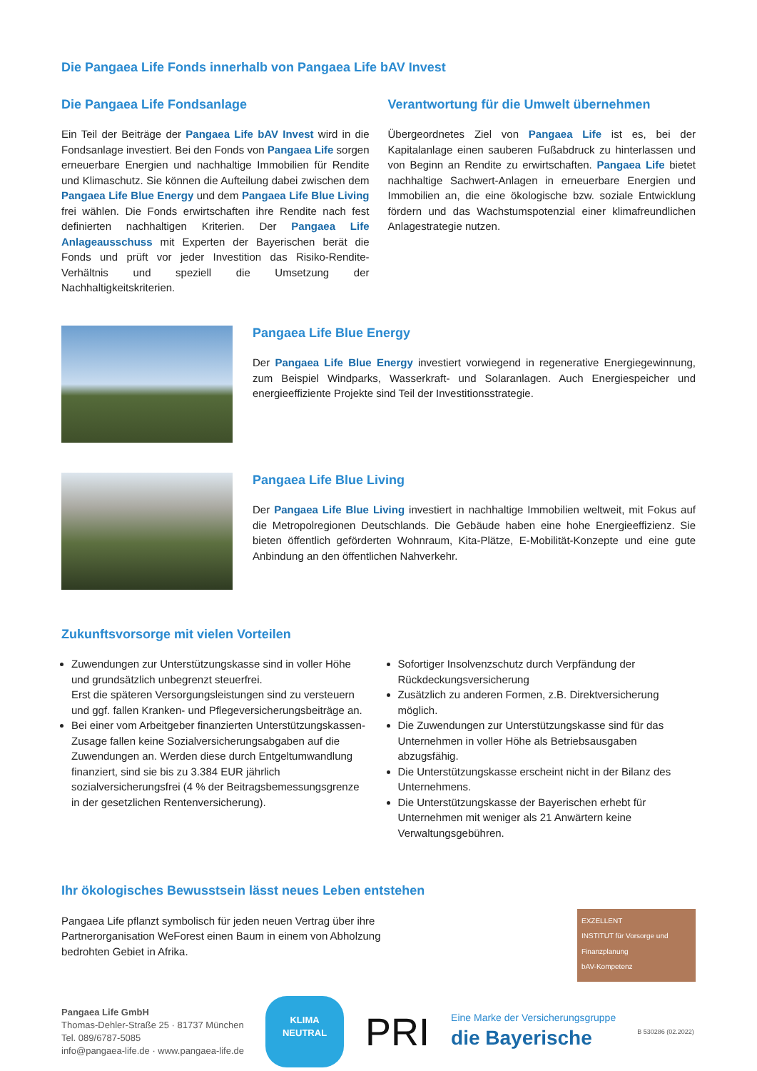Die Pangaea Life Fonds innerhalb von Pangaea Life bAV Invest
Die Pangaea Life Fondsanlage
Ein Teil der Beiträge der Pangaea Life bAV Invest wird in die Fondsanlage investiert. Bei den Fonds von Pangaea Life sorgen erneuerbare Energien und nachhaltige Immobilien für Rendite und Klimaschutz. Sie können die Aufteilung dabei zwischen dem Pangaea Life Blue Energy und dem Pangaea Life Blue Living frei wählen. Die Fonds erwirtschaften ihre Rendite nach fest definierten nachhaltigen Kriterien. Der Pangaea Life Anlageausschuss mit Experten der Bayerischen berät die Fonds und prüft vor jeder Investition das Risiko-Rendite-Verhältnis und speziell die Umsetzung der Nachhaltigkeitskriterien.
Verantwortung für die Umwelt übernehmen
Übergeordnetes Ziel von Pangaea Life ist es, bei der Kapitalanlage einen sauberen Fußabdruck zu hinterlassen und von Beginn an Rendite zu erwirtschaften. Pangaea Life bietet nachhaltige Sachwert-Anlagen in erneuerbare Energien und Immobilien an, die eine ökologische bzw. soziale Entwicklung fördern und das Wachstumspotenzial einer klimafreundlichen Anlagestrategie nutzen.
Pangaea Life Blue Energy
Der Pangaea Life Blue Energy investiert vorwiegend in regenerative Energiegewinnung, zum Beispiel Windparks, Wasserkraft- und Solaranlagen. Auch Energiespeicher und energieeffiziente Projekte sind Teil der Investitionsstrategie.
Pangaea Life Blue Living
Der Pangaea Life Blue Living investiert in nachhaltige Immobilien weltweit, mit Fokus auf die Metropolregionen Deutschlands. Die Gebäude haben eine hohe Energieeffizienz. Sie bieten öffentlich geförderten Wohnraum, Kita-Plätze, E-Mobilität-Konzepte und eine gute Anbindung an den öffentlichen Nahverkehr.
Zukunftsvorsorge mit vielen Vorteilen
Zuwendungen zur Unterstützungskasse sind in voller Höhe und grundsätzlich unbegrenzt steuerfrei.
Erst die späteren Versorgungsleistungen sind zu versteuern und ggf. fallen Kranken- und Pflegeversicherungsbeiträge an.
Bei einer vom Arbeitgeber finanzierten Unterstützungskassen-Zusage fallen keine Sozialversicherungsabgaben auf die Zuwendungen an. Werden diese durch Entgeltumwandlung finanziert, sind sie bis zu 3.384 EUR jährlich sozialversicherungsfrei (4 % der Beitragsbemessungsgrenze in der gesetzlichen Rentenversicherung).
Sofortiger Insolvenzschutz durch Verpfändung der Rückdeckungsversicherung
Zusätzlich zu anderen Formen, z.B. Direktversicherung möglich.
Die Zuwendungen zur Unterstützungskasse sind für das Unternehmen in voller Höhe als Betriebsausgaben abzugsfähig.
Die Unterstützungskasse erscheint nicht in der Bilanz des Unternehmens.
Die Unterstützungskasse der Bayerischen erhebt für Unternehmen mit weniger als 21 Anwärtern keine Verwaltungsgebühren.
Ihr ökologisches Bewusstsein lässt neues Leben entstehen
Pangaea Life pflanzt symbolisch für jeden neuen Vertrag über ihre Partnerorganisation WeForest einen Baum in einem von Abholzung bedrohten Gebiet in Afrika.
EXZELLENT
INSTITUT für Vorsorge und Finanzplanung
bAV-Kompetenz
Pangaea Life GmbH
Thomas-Dehler-Straße 25 · 81737 München
Tel. 089/6787-5085
info@pangaea-life.de · www.pangaea-life.de
KLIMA
NEUTRAL
PRI
Eine Marke der Versicherungsgruppe
die Bayerische
B 530286 (02.2022)